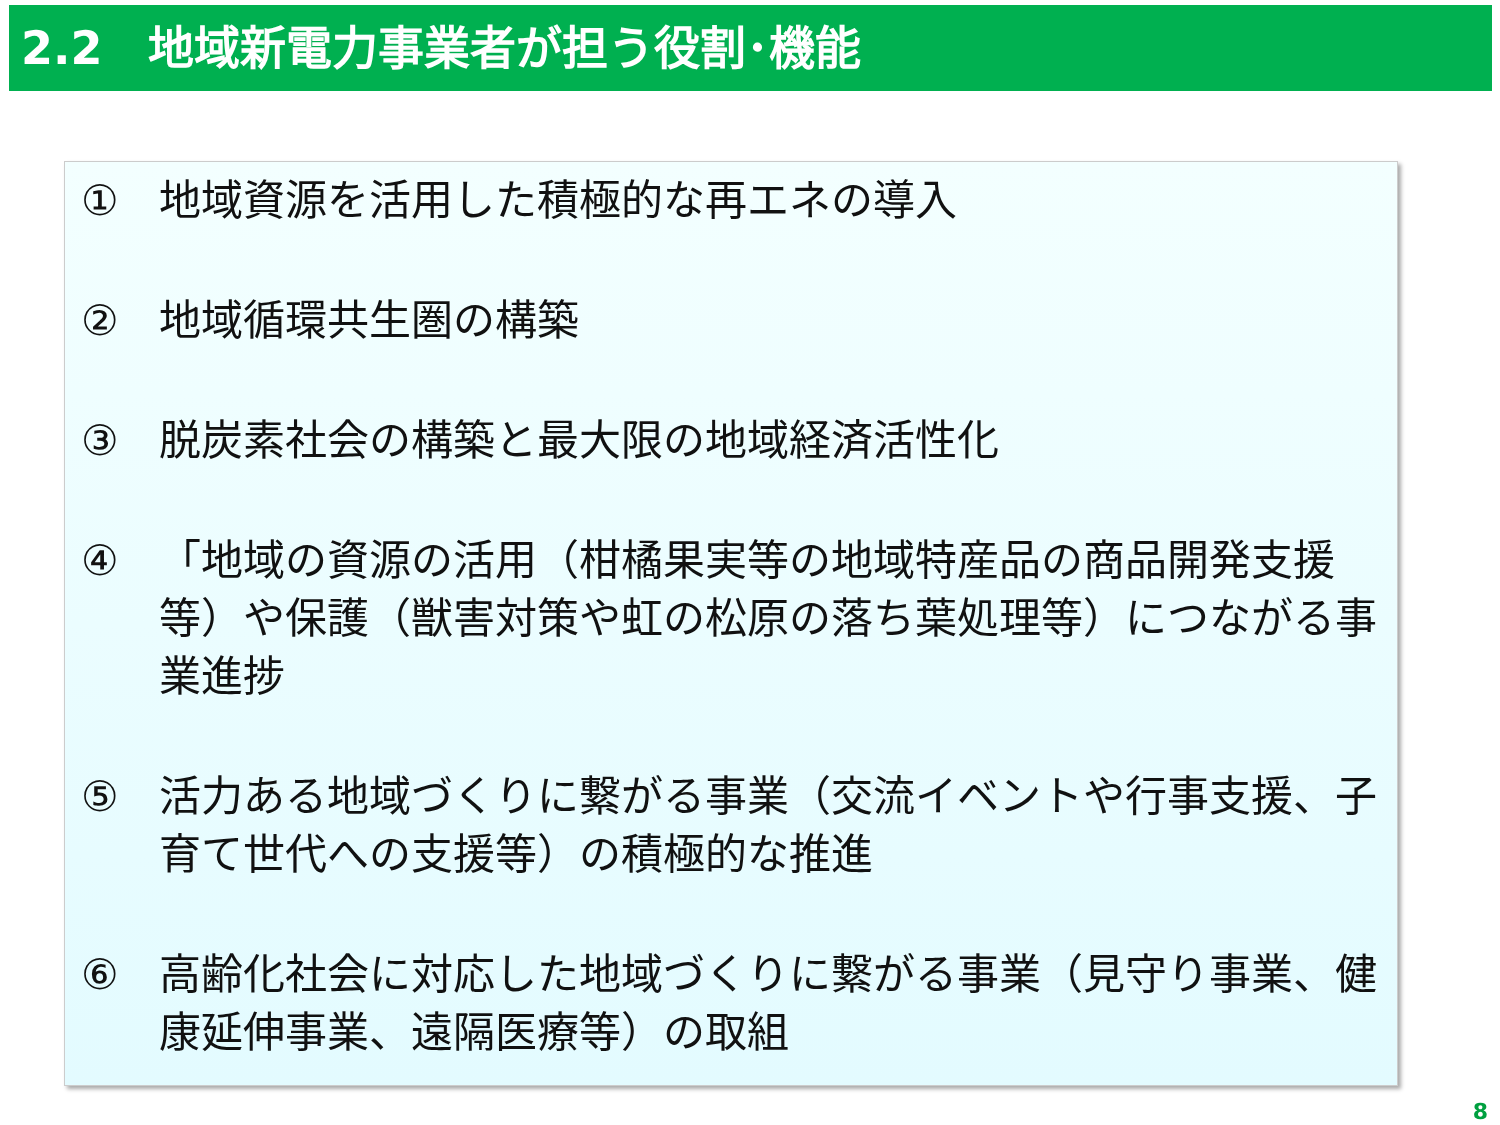2.2　地域新電力事業者が担う役割･機能
① 地域資源を活用した積極的な再エネの導入
② 地域循環共生圏の構築
③ 脱炭素社会の構築と最大限の地域経済活性化
④ 「地域の資源の活用（柑橘果実等の地域特産品の商品開発支援等）や保護（獣害対策や虹の松原の落ち葉処理等）につながる事業進捗
⑤ 活力ある地域づくりに繋がる事業（交流イベントや行事支援、子育て世代への支援等）の積極的な推進
⑥ 高齢化社会に対応した地域づくりに繋がる事業（見守り事業、健康延伸事業、遠隔医療等）の取組
8